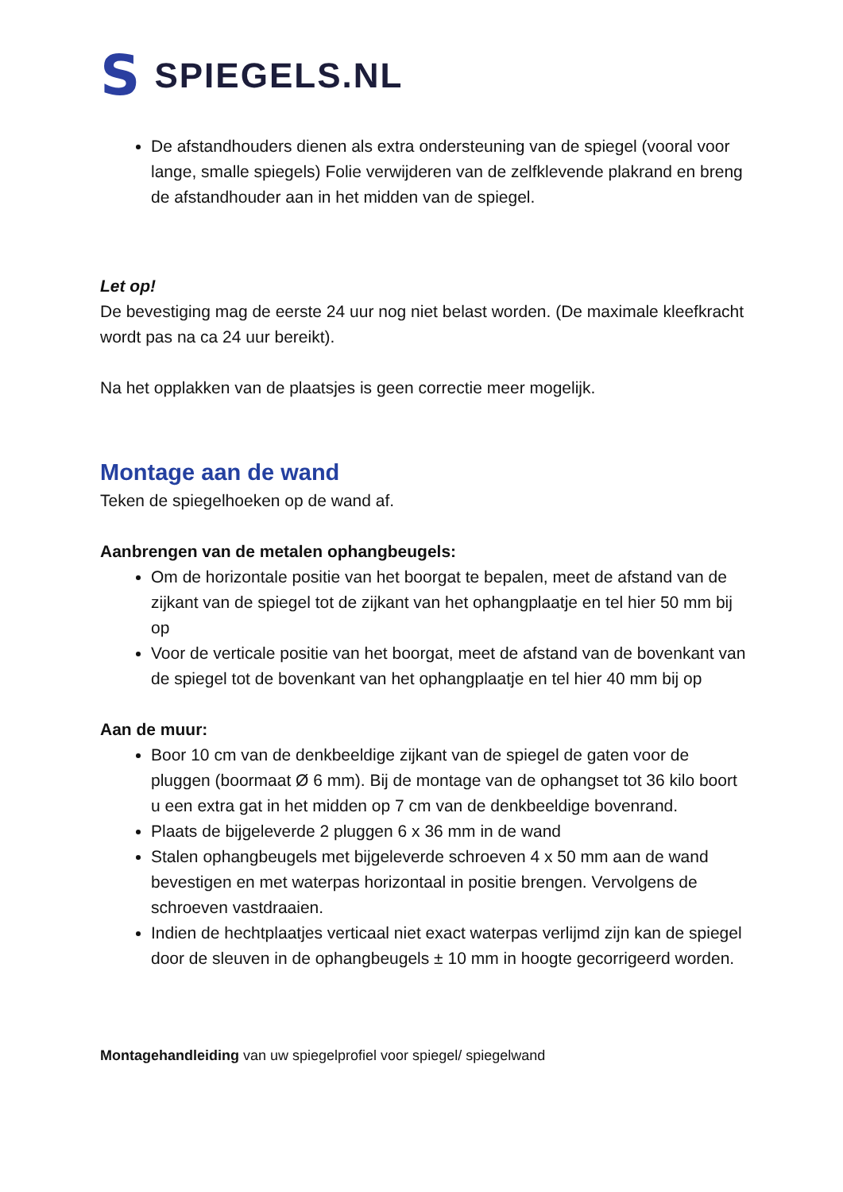S SPIEGELS.NL
De afstandhouders dienen als extra ondersteuning van de spiegel (vooral voor lange, smalle spiegels) Folie verwijderen van de zelfklevende plakrand en breng de afstandhouder aan in het midden van de spiegel.
Let op!
De bevestiging mag de eerste 24 uur nog niet belast worden. (De maximale kleefkracht wordt pas na ca 24 uur bereikt).
Na het opplakken van de plaatsjes is geen correctie meer mogelijk.
Montage aan de wand
Teken de spiegelhoeken op de wand af.
Aanbrengen van de metalen ophangbeugels:
Om de horizontale positie van het boorgat te bepalen, meet de afstand van de zijkant van de spiegel tot de zijkant van het ophangplaatje en tel hier 50 mm bij op
Voor de verticale positie van het boorgat, meet de afstand van de bovenkant van de spiegel tot de bovenkant van het ophangplaatje en tel hier 40 mm bij op
Aan de muur:
Boor 10 cm van de denkbeeldige zijkant van de spiegel de gaten voor de pluggen (boormaat Ø 6 mm). Bij de montage van de ophangset tot 36 kilo boort u een extra gat in het midden op 7 cm van de denkbeeldige bovenrand.
Plaats de bijgeleverde 2 pluggen 6 x 36 mm in de wand
Stalen ophangbeugels met bijgeleverde schroeven 4 x 50 mm aan de wand bevestigen en met waterpas horizontaal in positie brengen. Vervolgens de schroeven vastdraaien.
Indien de hechtplaatjes verticaal niet exact waterpas verlijmd zijn kan de spiegel door de sleuven in de ophangbeugels ± 10 mm in hoogte gecorrigeerd worden.
Montagehandleiding van uw spiegelprofiel voor spiegel/ spiegelwand